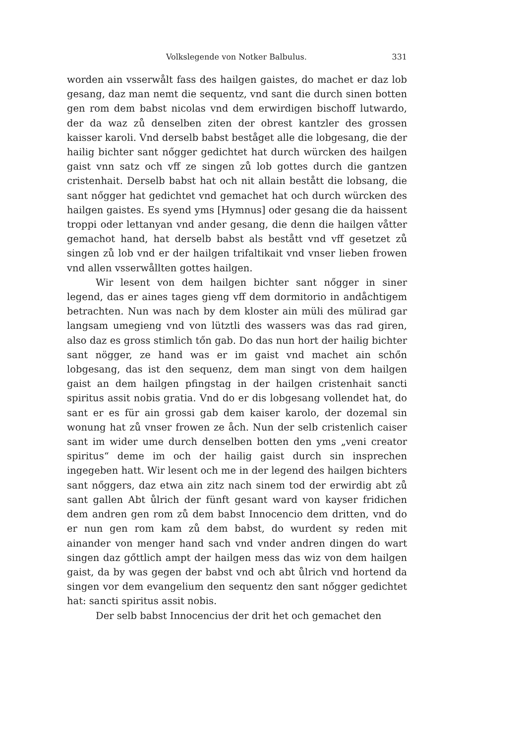Volkslegende von Notker Balbulus. 331
worden ain vsserwålt fass des hailgen gaistes, do machet er daz lob gesang, daz man nemt die sequentz, vnd sant die durch sinen botten gen rom dem babst nicolas vnd dem erwirdigen bischoff lutwardo, der da waz zů denselben ziten der obrest kantzler des grossen kaisser karoli. Vnd derselb babst beståget alle die lobgesang, die der hailig bichter sant nőgger gedichtet hat durch würcken des hailgen gaist vnn satz och vff ze singen zů lob gottes durch die gantzen cristenhait. Derselb babst hat och nit allain bestått die lobsang, die sant nőgger hat gedichtet vnd gemachet hat och durch würcken des hailgen gaistes. Es syend yms [Hymnus] oder gesang die da haissent troppi oder lettanyan vnd ander gesang, die denn die hailgen våtter gemachot hand, hat derselb babst als bestått vnd vff gesetzet zů singen zů lob vnd er der hailgen trifaltikait vnd vnser lieben frowen vnd allen vsserwållten gottes hailgen.
Wir lesent von dem hailgen bichter sant nőgger in siner legend, das er aines tages gieng vff dem dormitorio in andåchtigem betrachten. Nun was nach by dem kloster ain müli des mülirad gar langsam umegieng vnd von lütztli des wassers was das rad giren, also daz es gross stimlich tőn gab. Do das nun hort der hailig bichter sant nögger, ze hand was er im gaist vnd machet ain schőn lobgesang, das ist den sequenz, dem man singt von dem hailgen gaist an dem hailgen pfingstag in der hailgen cristenhait sancti spiritus assit nobis gratia. Vnd do er dis lobgesang vollendet hat, do sant er es für ain grossi gab dem kaiser karolo, der dozemal sin wonung hat zů vnser frowen ze åch. Nun der selb cristenlich caiser sant im wider ume durch denselben botten den yms „veni creator spiritus“ deme im och der hailig gaist durch sin insprechen ingegeben hatt. Wir lesent och me in der legend des hailgen bichters sant nőggers, daz etwa ain zitz nach sinem tod der erwirdig abt zů sant gallen Abt ůlrich der fünft gesant ward von kayser fridichen dem andren gen rom zů dem babst Innocencio dem dritten, vnd do er nun gen rom kam zů dem babst, do wurdent sy reden mit ainander von menger hand sach vnd vnder andren dingen do wart singen daz gőttlich ampt der hailgen mess das wiz von dem hailgen gaist, da by was gegen der babst vnd och abt ůlrich vnd hortend da singen vor dem evangelium den sequentz den sant nőgger gedichtet hat: sancti spiritus assit nobis.
Der selb babst Innocencius der drit het och gemachet den